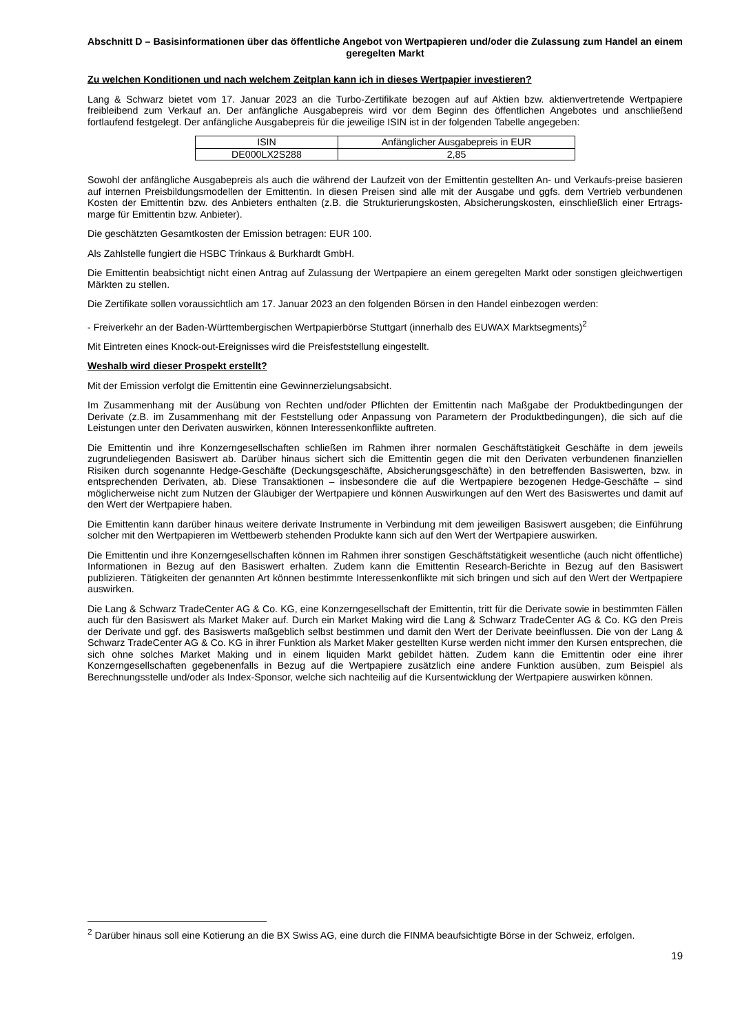Abschnitt D – Basisinformationen über das öffentliche Angebot von Wertpapieren und/oder die Zulassung zum Handel an einem geregelten Markt
Zu welchen Konditionen und nach welchem Zeitplan kann ich in dieses Wertpapier investieren?
Lang & Schwarz bietet vom 17. Januar 2023 an die Turbo-Zertifikate bezogen auf auf Aktien bzw. aktienvertretende Wertpapiere freibleibend zum Verkauf an. Der anfängliche Ausgabepreis wird vor dem Beginn des öffentlichen Angebotes und anschließend fortlaufend festgelegt. Der anfängliche Ausgabepreis für die jeweilige ISIN ist in der folgenden Tabelle angegeben:
| ISIN | Anfänglicher Ausgabepreis in EUR |
| DE000LX2S288 | 2,85 |
Sowohl der anfängliche Ausgabepreis als auch die während der Laufzeit von der Emittentin gestellten An- und Verkaufs-preise basieren auf internen Preisbildungsmodellen der Emittentin. In diesen Preisen sind alle mit der Ausgabe und ggfs. dem Vertrieb verbundenen Kosten der Emittentin bzw. des Anbieters enthalten (z.B. die Strukturierungskosten, Absicherungskosten, einschließlich einer Ertrags-marge für Emittentin bzw. Anbieter).
Die geschätzten Gesamtkosten der Emission betragen: EUR 100.
Als Zahlstelle fungiert die HSBC Trinkaus & Burkhardt GmbH.
Die Emittentin beabsichtigt nicht einen Antrag auf Zulassung der Wertpapiere an einem geregelten Markt oder sonstigen gleichwertigen Märkten zu stellen.
Die Zertifikate sollen voraussichtlich am 17. Januar 2023 an den folgenden Börsen in den Handel einbezogen werden:
- Freiverkehr an der Baden-Württembergischen Wertpapierbörse Stuttgart (innerhalb des EUWAX Marktsegments)<sup>2</sup>
Mit Eintreten eines Knock-out-Ereignisses wird die Preisfeststellung eingestellt.
Weshalb wird dieser Prospekt erstellt?
Mit der Emission verfolgt die Emittentin eine Gewinnerzielungsabsicht.
Im Zusammenhang mit der Ausübung von Rechten und/oder Pflichten der Emittentin nach Maßgabe der Produktbedingungen der Derivate (z.B. im Zusammenhang mit der Feststellung oder Anpassung von Parametern der Produktbedingungen), die sich auf die Leistungen unter den Derivaten auswirken, können Interessenkonflikte auftreten.
Die Emittentin und ihre Konzerngesellschaften schließen im Rahmen ihrer normalen Geschäftstätigkeit Geschäfte in dem jeweils zugrundeliegenden Basiswert ab. Darüber hinaus sichert sich die Emittentin gegen die mit den Derivaten verbundenen finanziellen Risiken durch sogenannte Hedge-Geschäfte (Deckungsgeschäfte, Absicherungsgeschäfte) in den betreffenden Basiswerten, bzw. in entsprechenden Derivaten, ab. Diese Transaktionen – insbesondere die auf die Wertpapiere bezogenen Hedge-Geschäfte – sind möglicherweise nicht zum Nutzen der Gläubiger der Wertpapiere und können Auswirkungen auf den Wert des Basiswertes und damit auf den Wert der Wertpapiere haben.
Die Emittentin kann darüber hinaus weitere derivate Instrumente in Verbindung mit dem jeweiligen Basiswert ausgeben; die Einführung solcher mit den Wertpapieren im Wettbewerb stehenden Produkte kann sich auf den Wert der Wertpapiere auswirken.
Die Emittentin und ihre Konzerngesellschaften können im Rahmen ihrer sonstigen Geschäftstätigkeit wesentliche (auch nicht öffentliche) Informationen in Bezug auf den Basiswert erhalten. Zudem kann die Emittentin Research-Berichte in Bezug auf den Basiswert publizieren. Tätigkeiten der genannten Art können bestimmte Interessenkonflikte mit sich bringen und sich auf den Wert der Wertpapiere auswirken.
Die Lang & Schwarz TradeCenter AG & Co. KG, eine Konzerngesellschaft der Emittentin, tritt für die Derivate sowie in bestimmten Fällen auch für den Basiswert als Market Maker auf. Durch ein Market Making wird die Lang & Schwarz TradeCenter AG & Co. KG den Preis der Derivate und ggf. des Basiswerts maßgeblich selbst bestimmen und damit den Wert der Derivate beeinflussen. Die von der Lang & Schwarz TradeCenter AG & Co. KG in ihrer Funktion als Market Maker gestellten Kurse werden nicht immer den Kursen entsprechen, die sich ohne solches Market Making und in einem liquiden Markt gebildet hätten. Zudem kann die Emittentin oder eine ihrer Konzerngesellschaften gegebenenfalls in Bezug auf die Wertpapiere zusätzlich eine andere Funktion ausüben, zum Beispiel als Berechnungsstelle und/oder als Index-Sponsor, welche sich nachteilig auf die Kursentwicklung der Wertpapiere auswirken können.
<sup>2</sup> Darüber hinaus soll eine Kotierung an die BX Swiss AG, eine durch die FINMA beaufsichtigte Börse in der Schweiz, erfolgen.
19